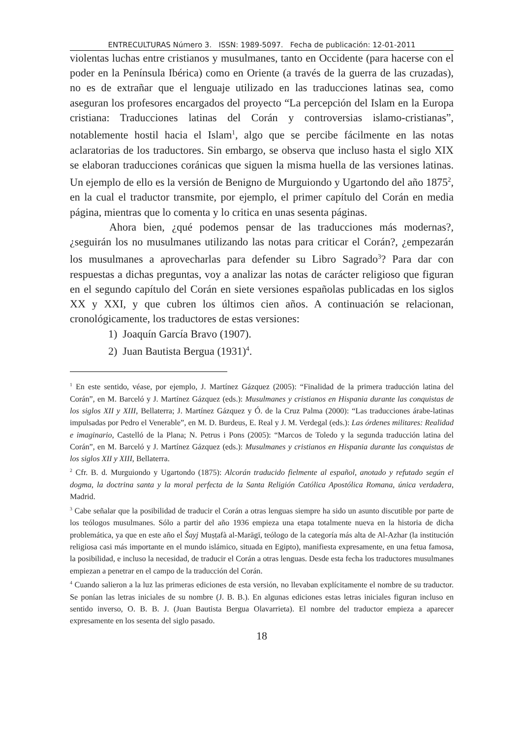ENTRECULTURAS Número 3. ISSN: 1989-5097. Fecha de publicación: 12-01-2011
violentas luchas entre cristianos y musulmanes, tanto en Occidente (para hacerse con el poder en la Península Ibérica) como en Oriente (a través de la guerra de las cruzadas), no es de extrañar que el lenguaje utilizado en las traducciones latinas sea, como aseguran los profesores encargados del proyecto “La percepción del Islam en la Europa cristiana: Traducciones latinas del Corán y controversias islamo-cristianas”, notablemente hostil hacia el Islam<sup>1</sup>, algo que se percibe fácilmente en las notas aclaratorias de los traductores. Sin embargo, se observa que incluso hasta el siglo XIX se elaboran traducciones coránicas que siguen la misma huella de las versiones latinas. Un ejemplo de ello es la versión de Benigno de Murguiondo y Ugartondo del año 1875<sup>2</sup>, en la cual el traductor transmite, por ejemplo, el primer capítulo del Corán en media página, mientras que lo comenta y lo critica en unas sesenta páginas.
Ahora bien, ¿qué podemos pensar de las traducciones más modernas?, ¿seguirán los no musulmanes utilizando las notas para criticar el Corán?, ¿empezarán los musulmanes a aprovecharlas para defender su Libro Sagrado<sup>3</sup>? Para dar con respuestas a dichas preguntas, voy a analizar las notas de carácter religioso que figuran en el segundo capítulo del Corán en siete versiones españolas publicadas en los siglos XX y XXI, y que cubren los últimos cien años. A continuación se relacionan, cronológicamente, los traductores de estas versiones:
1) Joaquín García Bravo (1907).
2) Juan Bautista Bergua (1931)<sup>4</sup>.
<sup>1</sup> En este sentido, véase, por ejemplo, J. Martínez Gázquez (2005): “Finalidad de la primera traducción latina del Corán”, en M. Barceló y J. Martínez Gázquez (eds.): Musulmanes y cristianos en Hispania durante las conquistas de los siglos XII y XIII, Bellaterra; J. Martínez Gázquez y Ó. de la Cruz Palma (2000): “Las traducciones árabe-latinas impulsadas por Pedro el Venerable”, en M. D. Burdeus, E. Real y J. M. Verdegal (eds.): Las órdenes militares: Realidad e imaginario, Castelló de la Plana; N. Petrus i Pons (2005): “Marcos de Toledo y la segunda traducción latina del Corán”, en M. Barceló y J. Martínez Gázquez (eds.): Musulmanes y cristianos en Hispania durante las conquistas de los siglos XII y XIII, Bellaterra.
<sup>2</sup> Cfr. B. d. Murguiondo y Ugartondo (1875): Alcorán traducido fielmente al español, anotado y refutado según el dogma, la doctrina santa y la moral perfecta de la Santa Religión Católica Apostólica Romana, única verdadera, Madrid.
<sup>3</sup> Cabe señalar que la posibilidad de traducir el Corán a otras lenguas siempre ha sido un asunto discutible por parte de los teólogos musulmanes. Sólo a partir del año 1936 empieza una etapa totalmente nueva en la historia de dicha problemática, ya que en este año el Šayj Muṣṭafà al-Marāgī, teólogo de la categoría más alta de Al-Azhar (la institución religiosa casi más importante en el mundo islámico, situada en Egipto), manifiesta expresamente, en una fetua famosa, la posibilidad, e incluso la necesidad, de traducir el Corán a otras lenguas. Desde esta fecha los traductores musulmanes empiezan a penetrar en el campo de la traducción del Corán.
<sup>4</sup> Cuando salieron a la luz las primeras ediciones de esta versión, no llevaban explícitamente el nombre de su traductor. Se ponían las letras iniciales de su nombre (J. B. B.). En algunas ediciones estas letras iniciales figuran incluso en sentido inverso, O. B. B. J. (Juan Bautista Bergua Olavarrieta). El nombre del traductor empieza a aparecer expresamente en los sesenta del siglo pasado.
18